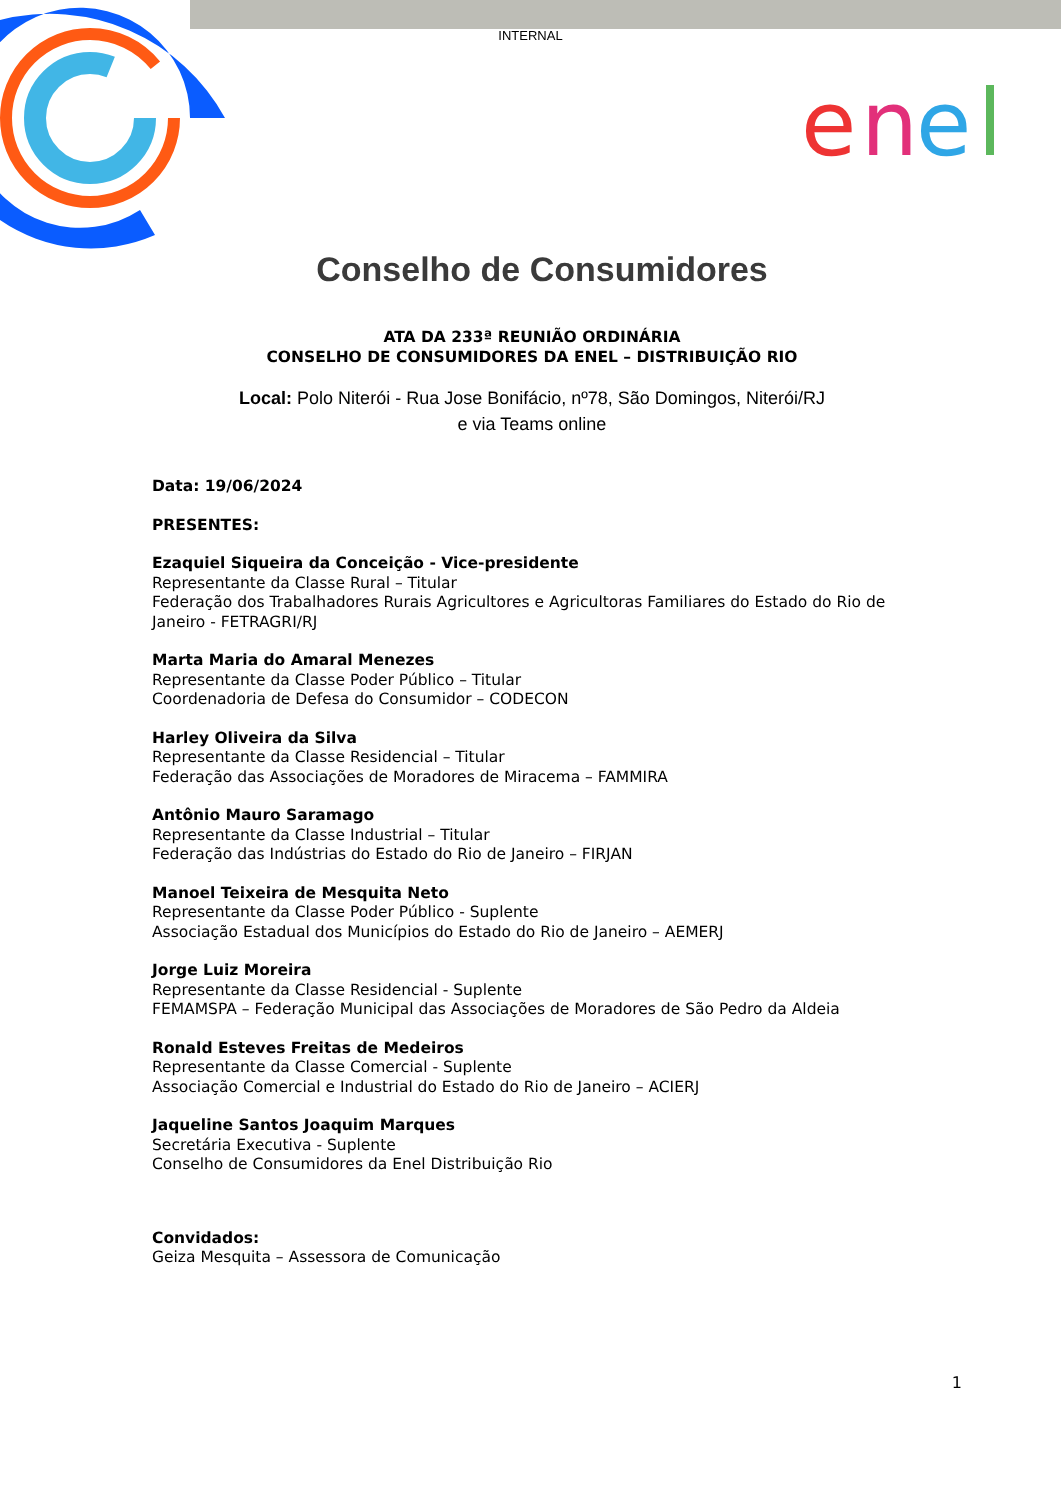INTERNAL
e
n
e
Conselho de Consumidores
ATA DA 233ª REUNIÃO ORDINÁRIA
CONSELHO DE CONSUMIDORES DA ENEL – DISTRIBUIÇÃO RIO
Local: Polo Niterói - Rua Jose Bonifácio, nº78, São Domingos, Niterói/RJ
e via Teams online
Data: 19/06/2024
PRESENTES:
Ezaquiel Siqueira da Conceição - Vice-presidente
Representante da Classe Rural – Titular
Federação dos Trabalhadores Rurais Agricultores e Agricultoras Familiares do Estado do Rio de Janeiro - FETRAGRI/RJ
Marta Maria do Amaral Menezes
Representante da Classe Poder Público – Titular
Coordenadoria de Defesa do Consumidor – CODECON
Harley Oliveira da Silva
Representante da Classe Residencial – Titular
Federação das Associações de Moradores de Miracema – FAMMIRA
Antônio Mauro Saramago
Representante da Classe Industrial – Titular
Federação das Indústrias do Estado do Rio de Janeiro – FIRJAN
Manoel Teixeira de Mesquita Neto
Representante da Classe Poder Público - Suplente
Associação Estadual dos Municípios do Estado do Rio de Janeiro – AEMERJ
Jorge Luiz Moreira
Representante da Classe Residencial - Suplente
FEMAMSPA – Federação Municipal das Associações de Moradores de São Pedro da Aldeia
Ronald Esteves Freitas de Medeiros
Representante da Classe Comercial - Suplente
Associação Comercial e Industrial do Estado do Rio de Janeiro – ACIERJ
Jaqueline Santos Joaquim Marques
Secretária Executiva - Suplente
Conselho de Consumidores da Enel Distribuição Rio
Convidados:
Geiza Mesquita – Assessora de Comunicação
1